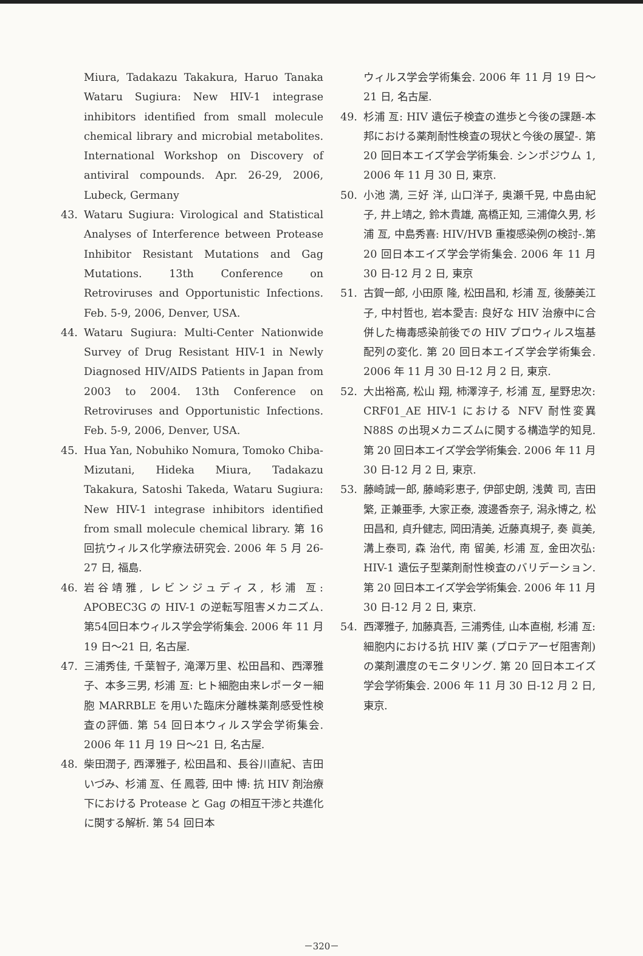Miura, Tadakazu Takakura, Haruo Tanaka Wataru Sugiura: New HIV-1 integrase inhibitors identified from small molecule chemical library and microbial metabolites. International Workshop on Discovery of antiviral compounds. Apr. 26-29, 2006, Lubeck, Germany
43. Wataru Sugiura: Virological and Statistical Analyses of Interference between Protease Inhibitor Resistant Mutations and Gag Mutations. 13th Conference on Retroviruses and Opportunistic Infections. Feb. 5-9, 2006, Denver, USA.
44. Wataru Sugiura: Multi-Center Nationwide Survey of Drug Resistant HIV-1 in Newly Diagnosed HIV/AIDS Patients in Japan from 2003 to 2004. 13th Conference on Retroviruses and Opportunistic Infections. Feb. 5-9, 2006, Denver, USA.
45. Hua Yan, Nobuhiko Nomura, Tomoko Chiba-Mizutani, Hideka Miura, Tadakazu Takakura, Satoshi Takeda, Wataru Sugiura: New HIV-1 integrase inhibitors identified from small molecule chemical library. 第 16 回抗ウィルス化学療法研究会. 2006 年 5 月 26-27 日, 福島.
46. 岩谷靖雅, レビンジュディス, 杉浦 亙: APOBEC3G の HIV-1 の逆転写阻害メカニズム. 第54回日本ウィルス学会学術集会. 2006 年 11 月 19 日～21 日, 名古屋.
47. 三浦秀佳, 千葉智子, 滝澤万里、松田昌和、西澤雅子、本多三男, 杉浦 亙: ヒト細胞由来レポーター細胞 MARRBLE を用いた臨床分離株薬剤感受性検査の評価. 第 54 回日本ウィルス学会学術集会. 2006 年 11 月 19 日～21 日, 名古屋.
48. 柴田潤子, 西澤雅子, 松田昌和、長谷川直紀、吉田いづみ、杉浦 亙、任 鳳蓉, 田中 博: 抗 HIV 剤治療下における Protease と Gag の相互干渉と共進化に関する解析. 第 54 回日本
ウィルス学会学術集会. 2006 年 11 月 19 日～21 日, 名古屋.
49. 杉浦 亙: HIV 遺伝子検査の進歩と今後の課題-本邦における薬剤耐性検査の現状と今後の展望-. 第 20 回日本エイズ学会学術集会. シンポジウム 1, 2006 年 11 月 30 日, 東京.
50. 小池 満, 三好 洋, 山口洋子, 奥瀬千晃, 中島由紀子, 井上靖之, 鈴木貴雄, 高橋正知, 三浦偉久男, 杉浦 亙, 中島秀喜: HIV/HVB 重複感染例の検討-.第 20 回日本エイズ学会学術集会. 2006 年 11 月 30 日-12 月 2 日, 東京
51. 古賀一郎, 小田原 隆, 松田昌和, 杉浦 亙, 後藤美江子, 中村哲也, 岩本愛吉: 良好な HIV 治療中に合併した梅毒感染前後での HIV プロウィルス塩基配列の変化. 第 20 回日本エイズ学会学術集会. 2006 年 11 月 30 日-12 月 2 日, 東京.
52. 大出裕高, 松山 翔, 柿澤淳子, 杉浦 亙, 星野忠次: CRF01_AE HIV-1 における NFV 耐性変異 N88S の出現メカニズムに関する構造学的知見. 第 20 回日本エイズ学会学術集会. 2006 年 11 月 30 日-12 月 2 日, 東京.
53. 藤崎誠一郎, 藤崎彩恵子, 伊部史朗, 浅黄 司, 吉田 繁, 正兼亜季, 大家正泰, 渡邊香奈子, 潟永博之, 松田昌和, 貞升健志, 岡田清美, 近藤真規子, 奏 眞美, 溝上泰司, 森 治代, 南 留美, 杉浦 亙, 金田次弘: HIV-1 遺伝子型薬剤耐性検査のバリデーション. 第 20 回日本エイズ学会学術集会. 2006 年 11 月 30 日-12 月 2 日, 東京.
54. 西澤雅子, 加藤真吾, 三浦秀佳, 山本直樹, 杉浦 亙: 細胞内における抗 HIV 薬 (プロテアーゼ阻害剤) の薬剤濃度のモニタリング. 第 20 回日本エイズ学会学術集会. 2006 年 11 月 30 日-12 月 2 日, 東京.
－320－